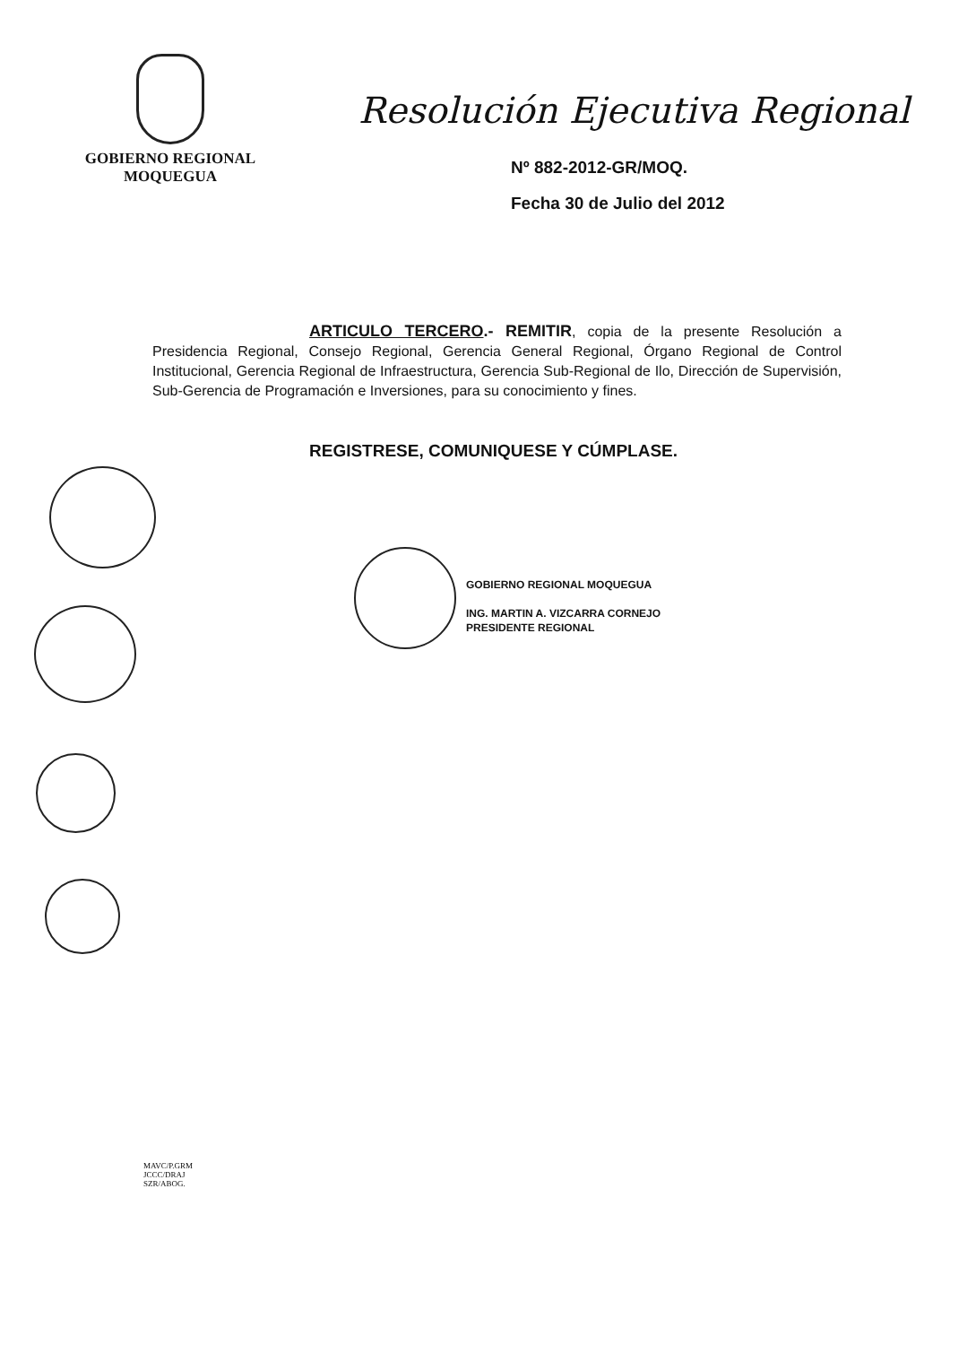GOBIERNO REGIONAL
MOQUEGUA
Resolución Ejecutiva Regional
Nº 882-2012-GR/MOQ.
Fecha 30 de Julio del 2012
ARTICULO TERCERO.- REMITIR, copia de la presente Resolución a Presidencia Regional, Consejo Regional, Gerencia General Regional, Órgano Regional de Control Institucional, Gerencia Regional de Infraestructura, Gerencia Sub-Regional de Ilo, Dirección de Supervisión, Sub-Gerencia de Programación e Inversiones, para su conocimiento y fines.
REGISTRESE, COMUNIQUESE Y CÚMPLASE.
GOBIERNO REGIONAL MOQUEGUA
ING. MARTIN A. VIZCARRA CORNEJO
PRESIDENTE REGIONAL
MAVC/P.GRM
JCCC/DRAJ
SZR/ABOG.